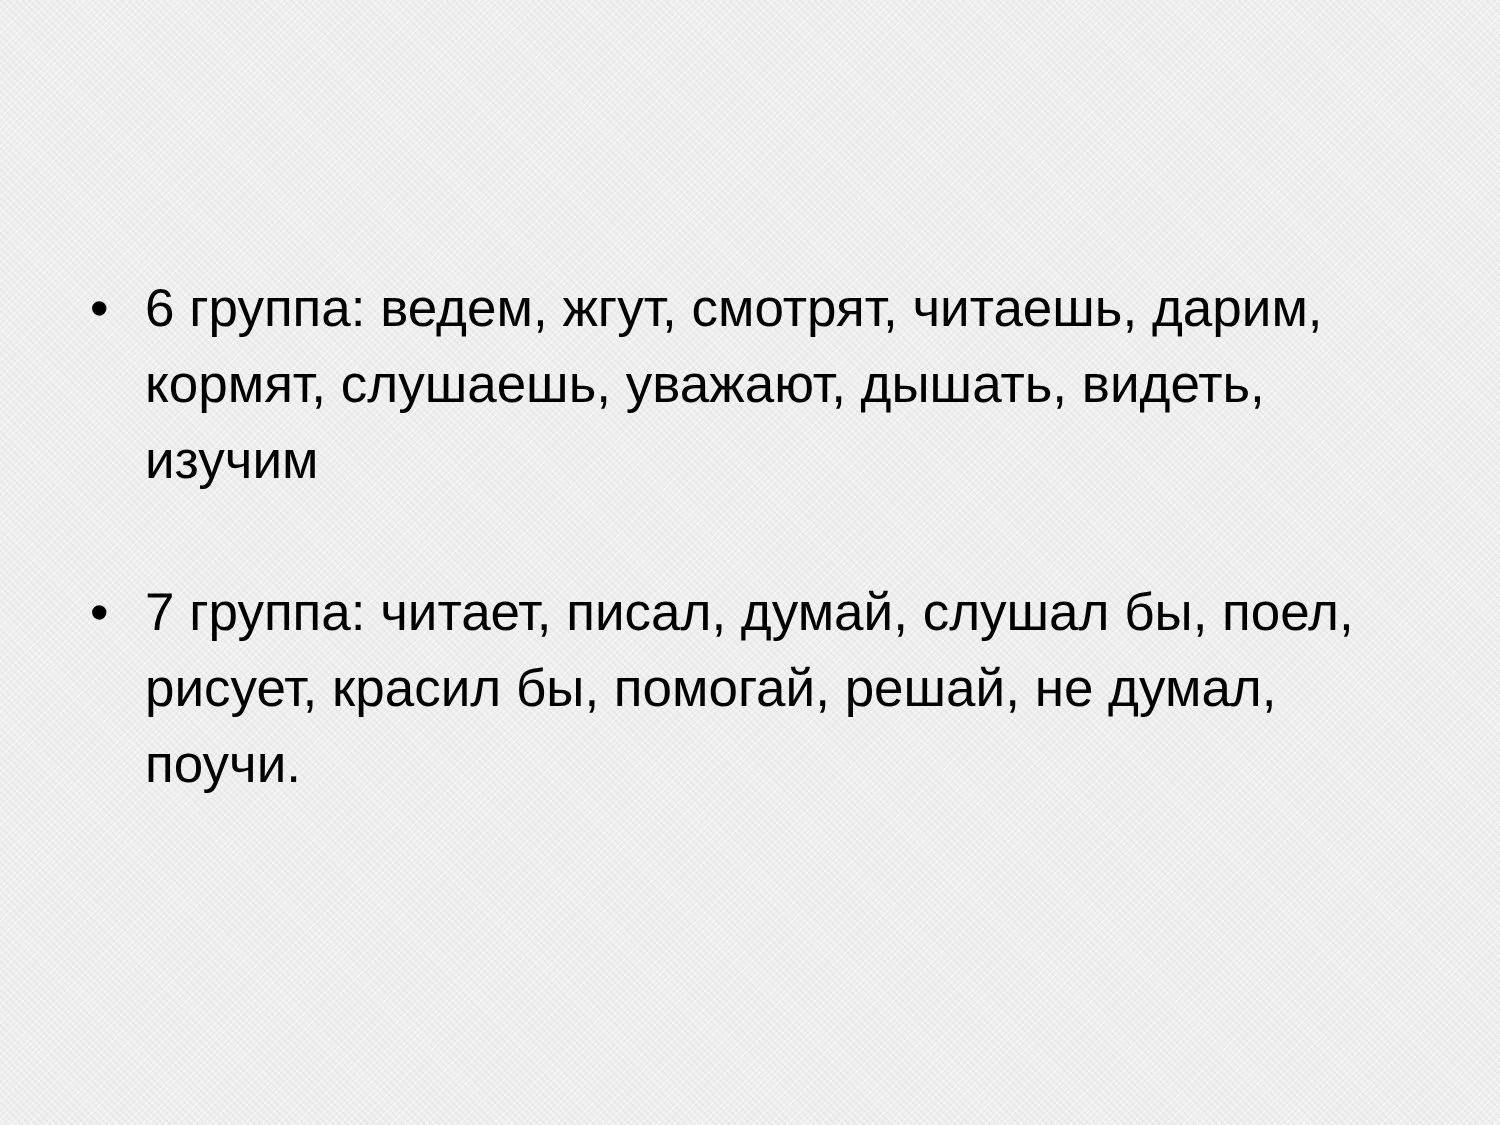• 6 группа: ведем, жгут, смотрят, читаешь, дарим, кормят, слушаешь, уважают, дышать, видеть, изучим
• 7 группа: читает, писал, думай, слушал бы, поел, рисует, красил бы, помогай, решай, не думал, поучи.